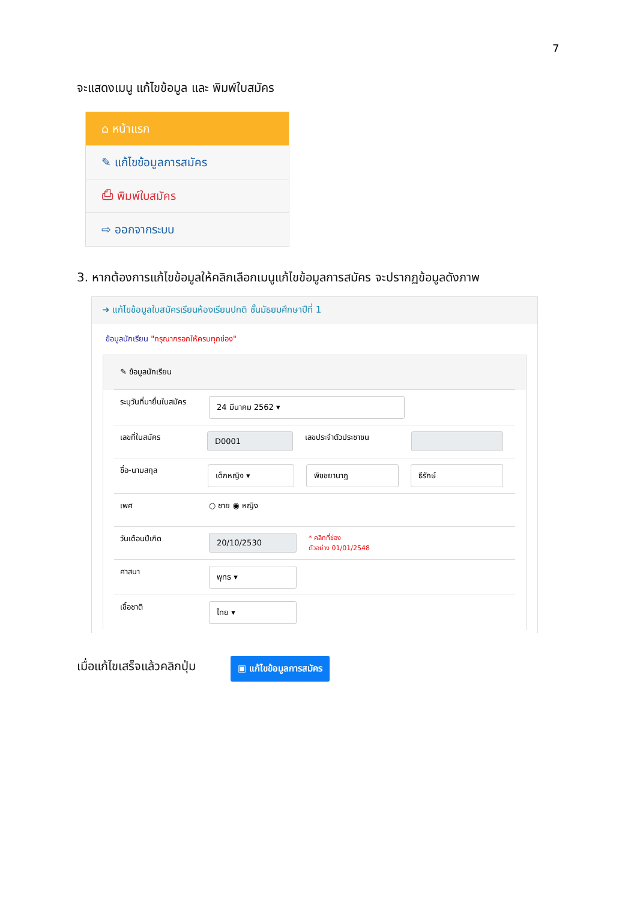7
จะแสดงเมนู แก้ไขข้อมูล และ พิมพ์ใบสมัคร
⌂ หน้าแรก
✎ แก้ไขข้อมูลการสมัคร
⎙ พิมพ์ใบสมัคร
⇨ ออกจากระบบ
3. หากต้องการแก้ไขข้อมูลให้คลิกเลือกเมนูแก้ไขข้อมูลการสมัคร จะปรากฏข้อมูลดังภาพ
➜ แก้ไขข้อมูลใบสมัครเรียนห้องเรียนปกติ ชั้นมัธยมศึกษาปีที่ 1
ข้อมูลนักเรียน "กรุณากรอกให้ครบทุกช่อง"
✎ ข้อมูลนักเรียน
ระบุวันที่มายื่นใบสมัคร
24 มีนาคม 2562 ▾
เลขที่ใบสมัคร
D0001
เลขประจำตัวประชาชน
ชื่อ-นามสกุล
เด็กหญิง ▾ พิชชยานาฎ ธีรักษ์
เพศ ○ ชาย ◉ หญิง
วันเดือนปีเกิด
20/10/2530
* คลิกที่ช่อง
ตัวอย่าง 01/01/2548
ศาสนา
พุทธ ▾
เชื้อชาติ
ไทย ▾
เมื่อแก้ไขเสร็จแล้วคลิกปุ่ม ▣ แก้ไขข้อมูลการสมัคร